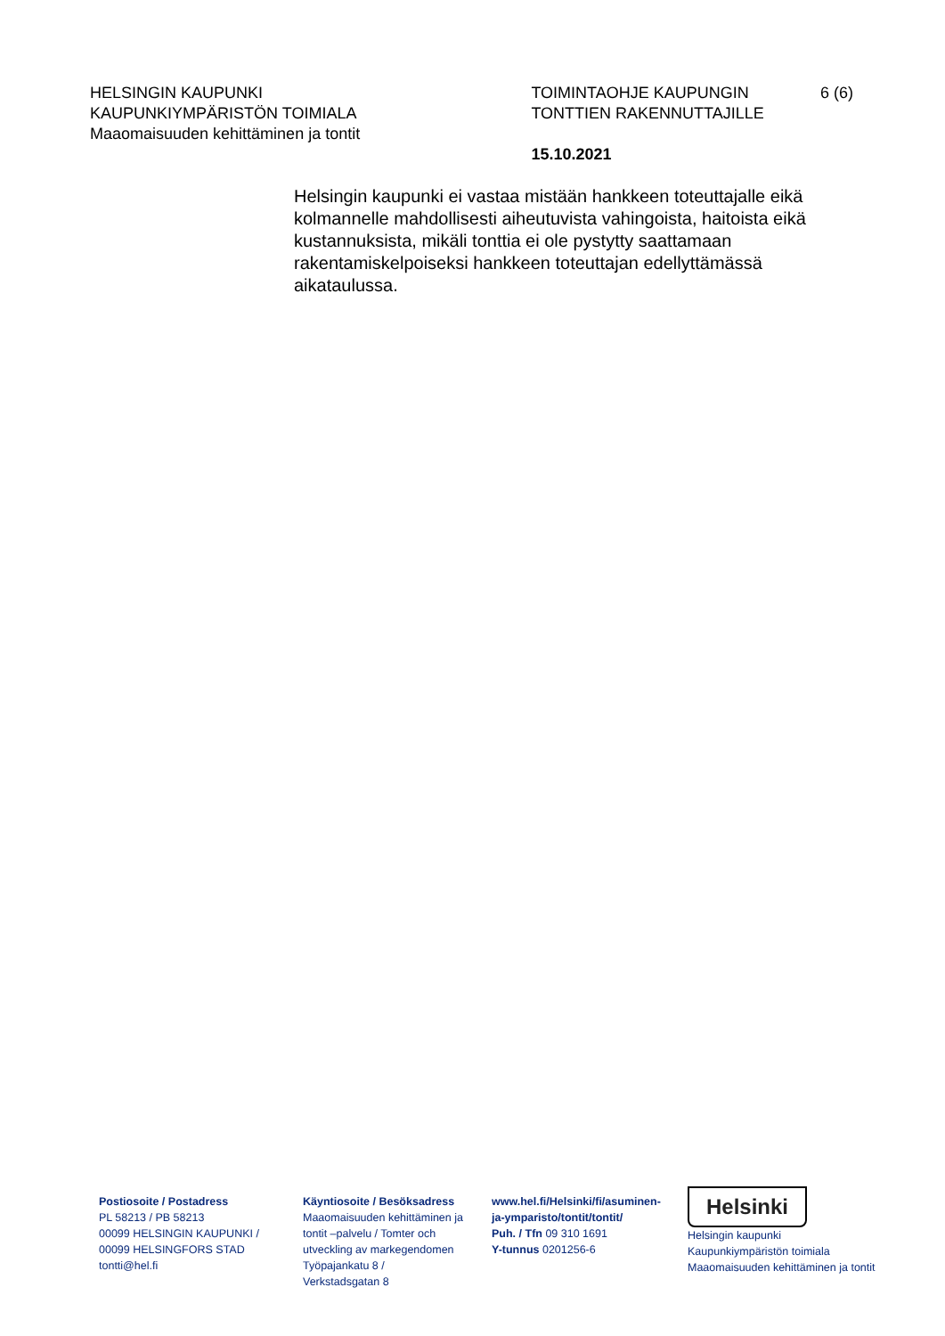HELSINGIN KAUPUNKI
KAUPUNKIYMPÄRISTÖN TOIMIALA
Maaomaisuuden kehittäminen ja tontit
TOIMINTAOHJE KAUPUNGIN
TONTTIEN RAKENNUTTAJILLE
15.10.2021
6 (6)
Helsingin kaupunki ei vastaa mistään hankkeen toteuttajalle eikä kolmannelle mahdollisesti aiheutuvista vahingoista, haitoista eikä kustannuksista, mikäli tonttia ei ole pystytty saattamaan rakentamiskelpoiseksi hankkeen toteuttajan edellyttämässä aikataulussa.
Postiosoite / Postadress
PL 58213 / PB 58213
00099 HELSINGIN KAUPUNKI /
00099 HELSINGFORS STAD
tontti@hel.fi
Käyntiosoite / Besöksadress
Maaomaisuuden kehittäminen ja tontit –palvelu / Tomter och utveckling av markegendomen
Työpajankatu 8 /
Verkstadsgatan 8
www.hel.fi/Helsinki/fi/asuminen-ja-ymparisto/tontit/tontit/
Puh. / Tfn 09 310 1691
Y-tunnus 0201256-6
Helsinki
Helsingin kaupunki
Kaupunkiympäristön toimiala
Maaomaisuuden kehittäminen ja tontit